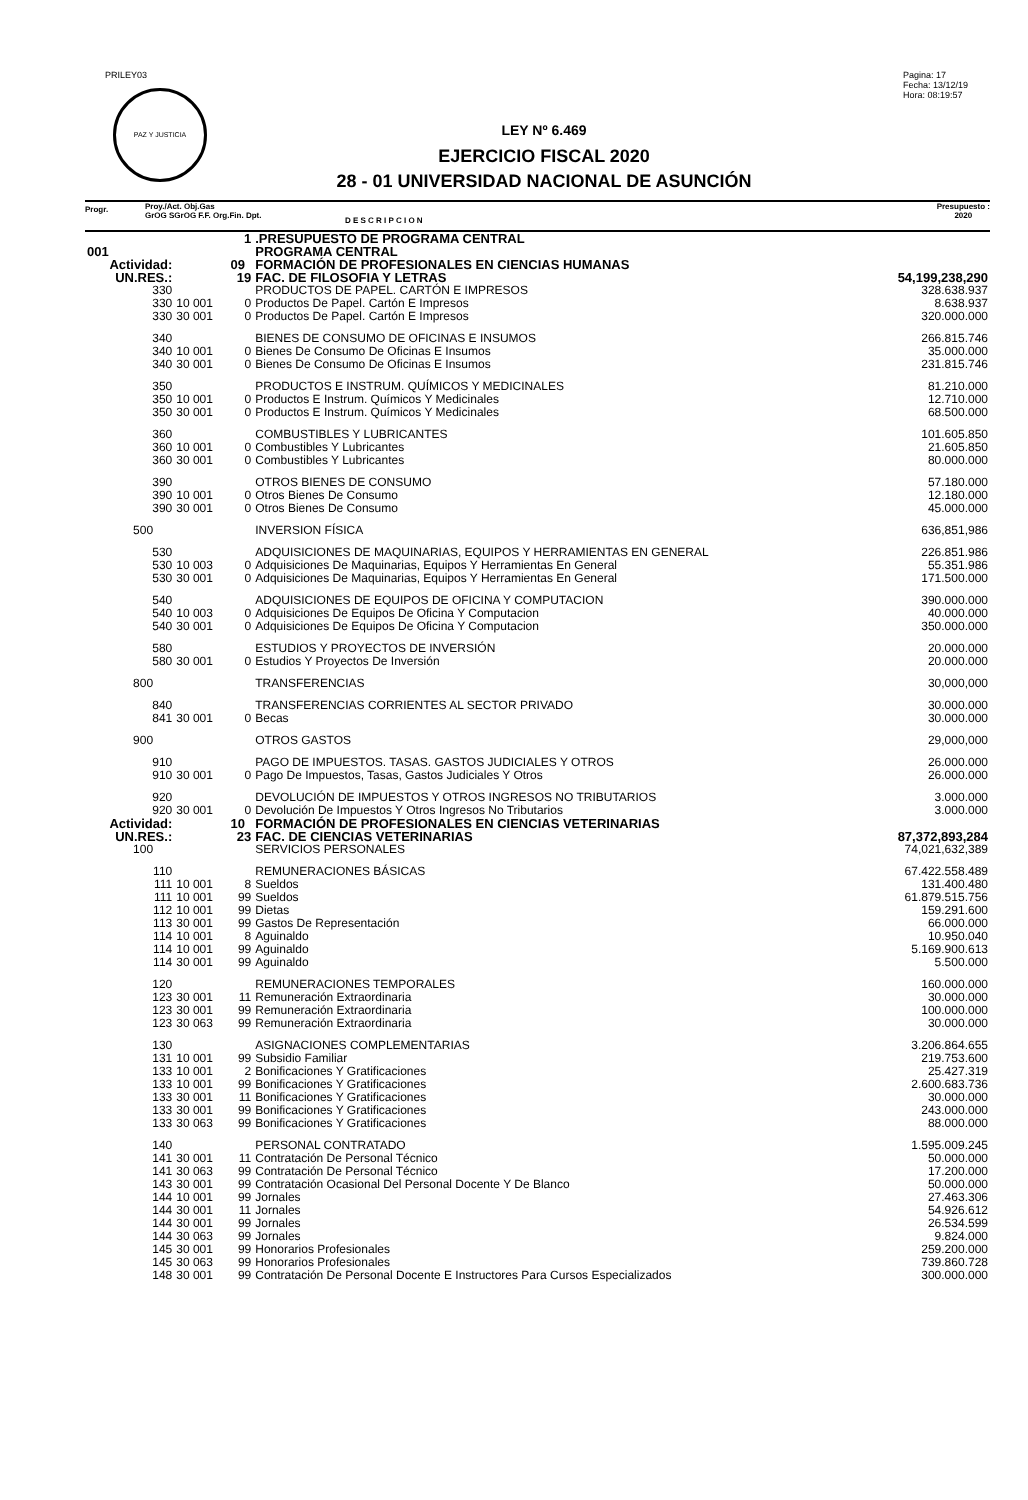PRILEY03
PAZ Y JUSTICIA
Pagina: 17
Fecha: 13/12/19
Hora: 08:19:57
LEY Nº 6.469
EJERCICIO FISCAL 2020
28 - 01 UNIVERSIDAD NACIONAL DE ASUNCIÓN
Progr.
Proy./Act. Obj.Gas
GrOG SGrOG F.F. Org.Fin. Dpt.
D E S C R I P C I O N
Presupuesto :
2020
| | | | 1 | .PRESUPUESTO DE PROGRAMA CENTRAL | |
| 001 | | | | PROGRAMA CENTRAL | |
| Actividad: | | | 09 | FORMACIÓN DE PROFESIONALES EN CIENCIAS HUMANAS | |
| UN.RES.: | | | 19 | FAC. DE FILOSOFIA Y LETRAS | 54,199,238,290 |
| | 330 | | | PRODUCTOS DE PAPEL. CARTÓN E IMPRESOS | 328.638.937 |
| | 330 | 10 001 | 0 | Productos De Papel. Cartón E Impresos | 8.638.937 |
| | 330 | 30 001 | 0 | Productos De Papel. Cartón E Impresos | 320.000.000 |
| | 340 | | | BIENES DE CONSUMO DE OFICINAS E INSUMOS | 266.815.746 |
| | 340 | 10 001 | 0 | Bienes De Consumo De Oficinas E Insumos | 35.000.000 |
| | 340 | 30 001 | 0 | Bienes De Consumo De Oficinas E Insumos | 231.815.746 |
| | 350 | | | PRODUCTOS E INSTRUM. QUÍMICOS Y MEDICINALES | 81.210.000 |
| | 350 | 10 001 | 0 | Productos E Instrum. Químicos Y Medicinales | 12.710.000 |
| | 350 | 30 001 | 0 | Productos E Instrum. Químicos Y Medicinales | 68.500.000 |
| | 360 | | | COMBUSTIBLES Y LUBRICANTES | 101.605.850 |
| | 360 | 10 001 | 0 | Combustibles Y Lubricantes | 21.605.850 |
| | 360 | 30 001 | 0 | Combustibles Y Lubricantes | 80.000.000 |
| | 390 | | | OTROS BIENES DE CONSUMO | 57.180.000 |
| | 390 | 10 001 | 0 | Otros Bienes De Consumo | 12.180.000 |
| | 390 | 30 001 | 0 | Otros Bienes De Consumo | 45.000.000 |
| | 500 | | | INVERSION FÍSICA | 636,851,986 |
| | 530 | | | ADQUISICIONES DE MAQUINARIAS, EQUIPOS Y HERRAMIENTAS EN GENERAL | 226.851.986 |
| | 530 | 10 003 | 0 | Adquisiciones De Maquinarias, Equipos Y Herramientas En General | 55.351.986 |
| | 530 | 30 001 | 0 | Adquisiciones De Maquinarias, Equipos Y Herramientas En General | 171.500.000 |
| | 540 | | | ADQUISICIONES DE EQUIPOS DE OFICINA Y COMPUTACION | 390.000.000 |
| | 540 | 10 003 | 0 | Adquisiciones De Equipos De Oficina Y Computacion | 40.000.000 |
| | 540 | 30 001 | 0 | Adquisiciones De Equipos De Oficina Y Computacion | 350.000.000 |
| | 580 | | | ESTUDIOS Y PROYECTOS DE INVERSIÓN | 20.000.000 |
| | 580 | 30 001 | 0 | Estudios Y Proyectos De Inversión | 20.000.000 |
| | 800 | | | TRANSFERENCIAS | 30,000,000 |
| | 840 | | | TRANSFERENCIAS CORRIENTES AL SECTOR PRIVADO | 30.000.000 |
| | 841 | 30 001 | 0 | Becas | 30.000.000 |
| | 900 | | | OTROS GASTOS | 29,000,000 |
| | 910 | | | PAGO DE IMPUESTOS. TASAS. GASTOS JUDICIALES Y OTROS | 26.000.000 |
| | 910 | 30 001 | 0 | Pago De Impuestos, Tasas, Gastos Judiciales Y Otros | 26.000.000 |
| | 920 | | | DEVOLUCIÓN DE IMPUESTOS Y OTROS INGRESOS NO TRIBUTARIOS | 3.000.000 |
| | 920 | 30 001 | 0 | Devolución De Impuestos Y Otros Ingresos No Tributarios | 3.000.000 |
| Actividad: | | | 10 | FORMACIÓN DE PROFESIONALES EN CIENCIAS VETERINARIAS | |
| UN.RES.: | | | 23 | FAC. DE CIENCIAS VETERINARIAS | 87,372,893,284 |
| | 100 | | | SERVICIOS PERSONALES | 74,021,632,389 |
| | 110 | | | REMUNERACIONES BÁSICAS | 67.422.558.489 |
| | 111 | 10 001 | 8 | Sueldos | 131.400.480 |
| | 111 | 10 001 | 99 | Sueldos | 61.879.515.756 |
| | 112 | 10 001 | 99 | Dietas | 159.291.600 |
| | 113 | 30 001 | 99 | Gastos De Representación | 66.000.000 |
| | 114 | 10 001 | 8 | Aguinaldo | 10.950.040 |
| | 114 | 10 001 | 99 | Aguinaldo | 5.169.900.613 |
| | 114 | 30 001 | 99 | Aguinaldo | 5.500.000 |
| | 120 | | | REMUNERACIONES TEMPORALES | 160.000.000 |
| | 123 | 30 001 | 11 | Remuneración Extraordinaria | 30.000.000 |
| | 123 | 30 001 | 99 | Remuneración Extraordinaria | 100.000.000 |
| | 123 | 30 063 | 99 | Remuneración Extraordinaria | 30.000.000 |
| | 130 | | | ASIGNACIONES COMPLEMENTARIAS | 3.206.864.655 |
| | 131 | 10 001 | 99 | Subsidio Familiar | 219.753.600 |
| | 133 | 10 001 | 2 | Bonificaciones Y Gratificaciones | 25.427.319 |
| | 133 | 10 001 | 99 | Bonificaciones Y Gratificaciones | 2.600.683.736 |
| | 133 | 30 001 | 11 | Bonificaciones Y Gratificaciones | 30.000.000 |
| | 133 | 30 001 | 99 | Bonificaciones Y Gratificaciones | 243.000.000 |
| | 133 | 30 063 | 99 | Bonificaciones Y Gratificaciones | 88.000.000 |
| | 140 | | | PERSONAL CONTRATADO | 1.595.009.245 |
| | 141 | 30 001 | 11 | Contratación De Personal Técnico | 50.000.000 |
| | 141 | 30 063 | 99 | Contratación De Personal Técnico | 17.200.000 |
| | 143 | 30 001 | 99 | Contratación Ocasional Del Personal Docente Y De Blanco | 50.000.000 |
| | 144 | 10 001 | 99 | Jornales | 27.463.306 |
| | 144 | 30 001 | 11 | Jornales | 54.926.612 |
| | 144 | 30 001 | 99 | Jornales | 26.534.599 |
| | 144 | 30 063 | 99 | Jornales | 9.824.000 |
| | 145 | 30 001 | 99 | Honorarios Profesionales | 259.200.000 |
| | 145 | 30 063 | 99 | Honorarios Profesionales | 739.860.728 |
| | 148 | 30 001 | 99 | Contratación De Personal Docente E Instructores Para Cursos Especializados | 300.000.000 |